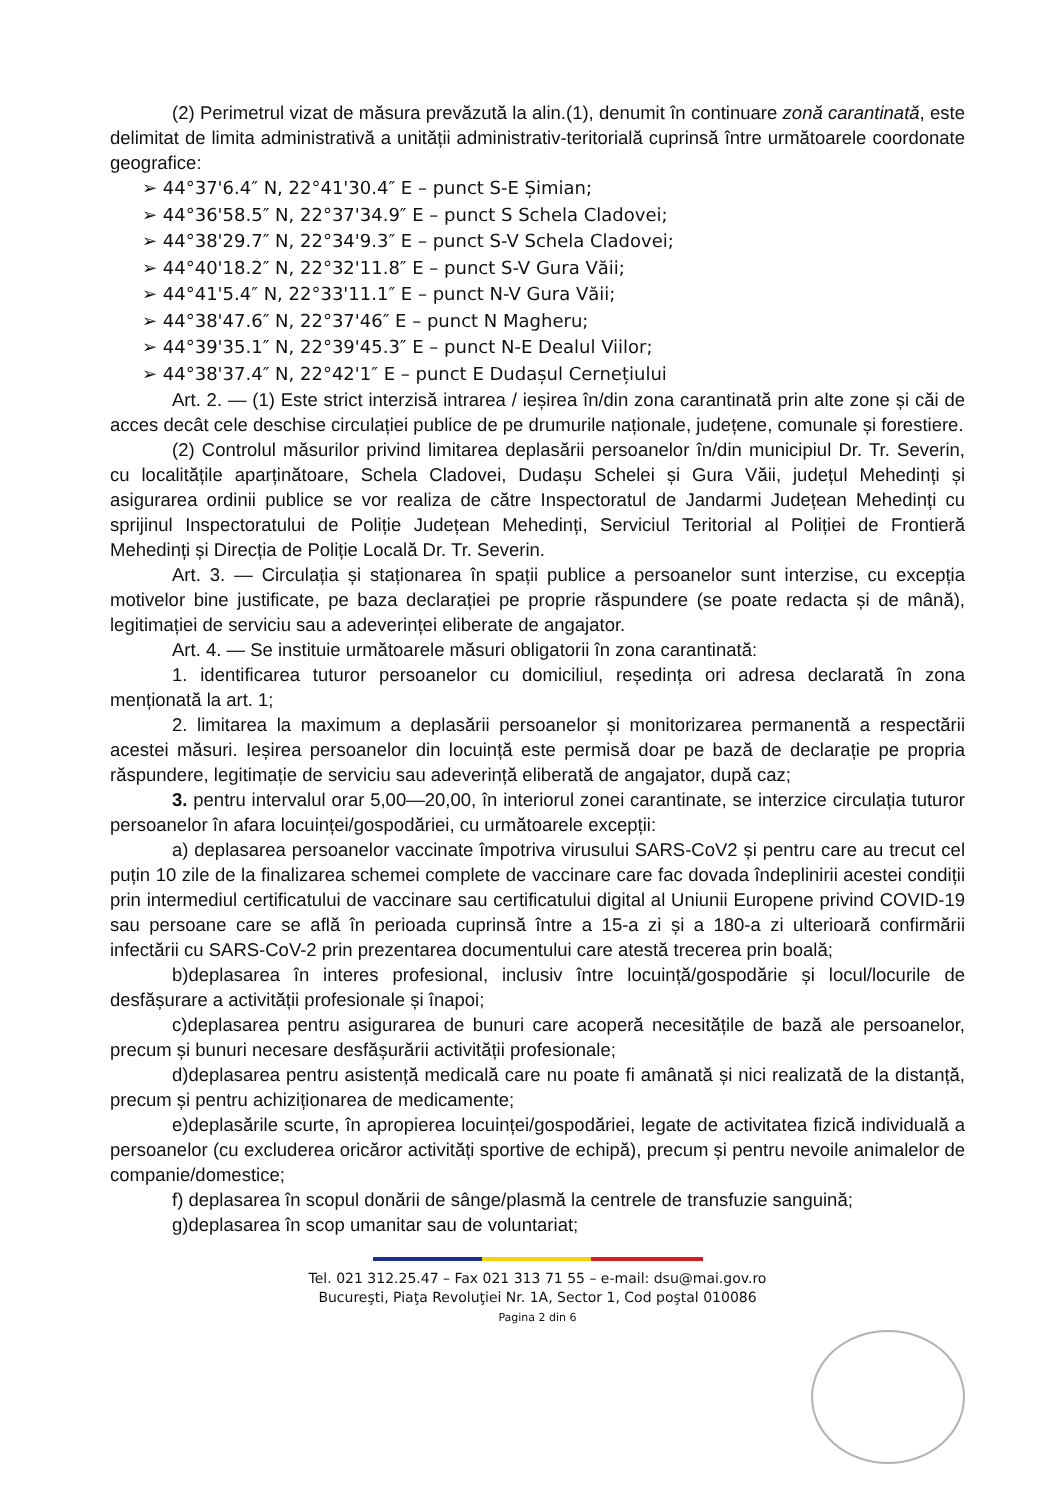(2) Perimetrul vizat de măsura prevăzută la alin.(1), denumit în continuare zonă carantinată, este delimitat de limita administrativă a unității administrativ-teritorială cuprinsă între următoarele coordonate geografice:
➢ 44°37'6.4″ N, 22°41'30.4″ E – punct S-E Șimian;
➢ 44°36'58.5″ N, 22°37'34.9″ E – punct S Schela Cladovei;
➢ 44°38'29.7″ N, 22°34'9.3″ E – punct S-V Schela Cladovei;
➢ 44°40'18.2″ N, 22°32'11.8″ E – punct S-V Gura Văii;
➢ 44°41'5.4″ N, 22°33'11.1″ E – punct N-V Gura Văii;
➢ 44°38'47.6″ N, 22°37'46″ E – punct N Magheru;
➢ 44°39'35.1″ N, 22°39'45.3″ E – punct N-E Dealul Viilor;
➢ 44°38'37.4″ N, 22°42'1″ E – punct E Dudașul Cernețiului
Art. 2. — (1) Este strict interzisă intrarea / ieșirea în/din zona carantinată prin alte zone și căi de acces decât cele deschise circulației publice de pe drumurile naționale, județene, comunale și forestiere.
(2) Controlul măsurilor privind limitarea deplasării persoanelor în/din municipiul Dr. Tr. Severin, cu localitățile aparținătoare, Schela Cladovei, Dudașu Schelei și Gura Văii, județul Mehedinți și asigurarea ordinii publice se vor realiza de către Inspectoratul de Jandarmi Județean Mehedinți cu sprijinul Inspectoratului de Poliție Județean Mehedinți, Serviciul Teritorial al Poliției de Frontieră Mehedinți și Direcția de Poliție Locală Dr. Tr. Severin.
Art. 3. — Circulația și staționarea în spații publice a persoanelor sunt interzise, cu excepția motivelor bine justificate, pe baza declarației pe proprie răspundere (se poate redacta și de mână), legitimației de serviciu sau a adeverinței eliberate de angajator.
Art. 4. — Se instituie următoarele măsuri obligatorii în zona carantinată:
1. identificarea tuturor persoanelor cu domiciliul, reședința ori adresa declarată în zona menționată la art. 1;
2. limitarea la maximum a deplasării persoanelor și monitorizarea permanentă a respectării acestei măsuri. Ieșirea persoanelor din locuință este permisă doar pe bază de declarație pe propria răspundere, legitimație de serviciu sau adeverință eliberată de angajator, după caz;
3. pentru intervalul orar 5,00—20,00, în interiorul zonei carantinate, se interzice circulația tuturor persoanelor în afara locuinței/gospodăriei, cu următoarele excepții:
a) deplasarea persoanelor vaccinate împotriva virusului SARS-CoV2 și pentru care au trecut cel puțin 10 zile de la finalizarea schemei complete de vaccinare care fac dovada îndeplinirii acestei condiții prin intermediul certificatului de vaccinare sau certificatului digital al Uniunii Europene privind COVID-19 sau persoane care se află în perioada cuprinsă între a 15-a zi și a 180-a zi ulterioară confirmării infectării cu SARS-CoV-2 prin prezentarea documentului care atestă trecerea prin boală;
b)deplasarea în interes profesional, inclusiv între locuință/gospodărie și locul/locurile de desfășurare a activității profesionale și înapoi;
c)deplasarea pentru asigurarea de bunuri care acoperă necesitățile de bază ale persoanelor, precum și bunuri necesare desfășurării activității profesionale;
d)deplasarea pentru asistență medicală care nu poate fi amânată și nici realizată de la distanță, precum și pentru achiziționarea de medicamente;
e)deplasările scurte, în apropierea locuinței/gospodăriei, legate de activitatea fizică individuală a persoanelor (cu excluderea oricăror activități sportive de echipă), precum și pentru nevoile animalelor de companie/domestice;
f) deplasarea în scopul donării de sânge/plasmă la centrele de transfuzie sanguină;
g)deplasarea în scop umanitar sau de voluntariat;
Tel. 021 312.25.47 – Fax 021 313 71 55 – e-mail: dsu@mai.gov.ro
Bucureşti, Piaţa Revoluţiei Nr. 1A, Sector 1, Cod poştal 010086
Pagina 2 din 6